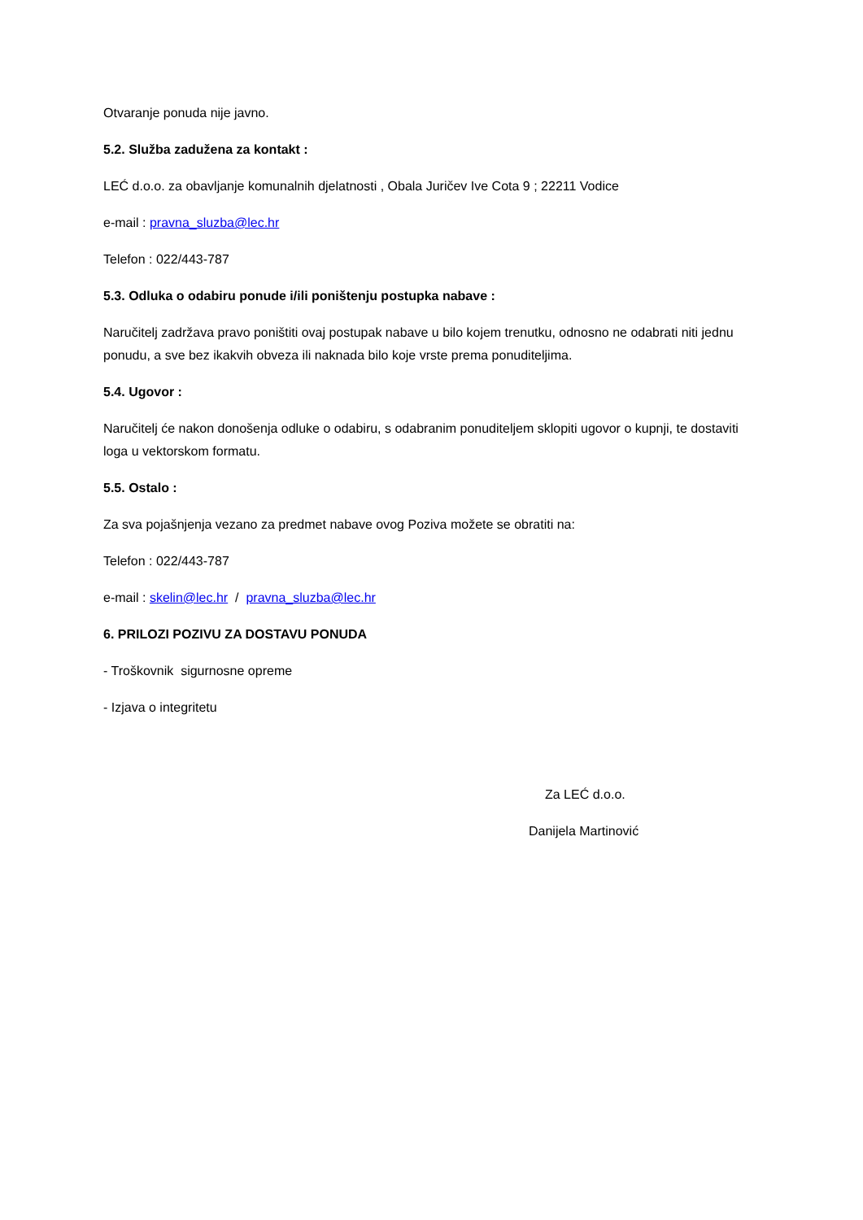Otvaranje ponuda nije javno.
5.2. Služba zadužena za kontakt :
LEĆ d.o.o. za obavljanje komunalnih djelatnosti , Obala Juričev Ive Cota 9 ; 22211 Vodice
e-mail : pravna_sluzba@lec.hr
Telefon : 022/443-787
5.3. Odluka o odabiru ponude i/ili poništenju postupka nabave :
Naručitelj zadržava pravo poništiti ovaj postupak nabave u bilo kojem trenutku, odnosno ne odabrati niti jednu ponudu, a sve bez ikakvih obveza ili naknada bilo koje vrste prema ponuditeljima.
5.4. Ugovor :
Naručitelj će nakon donošenja odluke o odabiru, s odabranim ponuditeljem sklopiti ugovor o kupnji, te dostaviti loga u vektorskom formatu.
5.5. Ostalo :
Za sva pojašnjenja vezano za predmet nabave ovog Poziva možete se obratiti na:
Telefon : 022/443-787
e-mail : skelin@lec.hr / pravna_sluzba@lec.hr
6. PRILOZI POZIVU ZA DOSTAVU PONUDA
- Troškovnik sigurnosne opreme
- Izjava o integritetu
Za LEĆ d.o.o.
Danijela Martinović